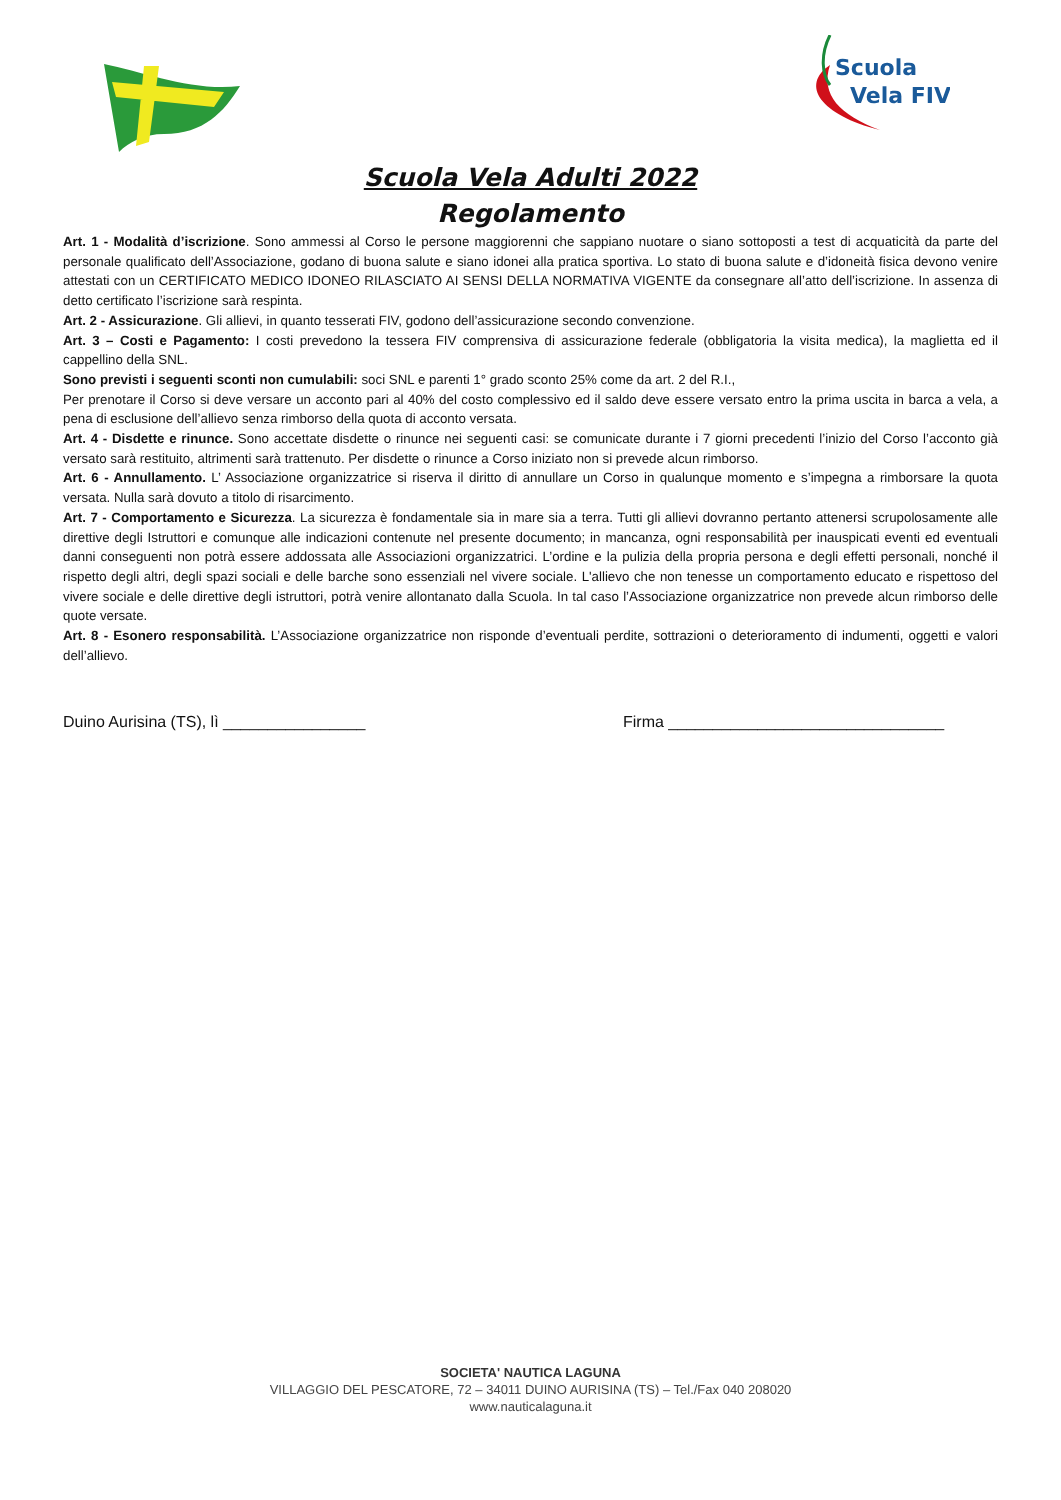Scuola
Vela FIV
Scuola Vela Adulti 2022
Regolamento
Art. 1 - Modalità d’iscrizione. Sono ammessi al Corso le persone maggiorenni che sappiano nuotare o siano sottoposti a test di acquaticità da parte del personale qualificato dell’Associazione, godano di buona salute e siano idonei alla pratica sportiva. Lo stato di buona salute e d’idoneità fisica devono venire attestati con un CERTIFICATO MEDICO IDONEO RILASCIATO AI SENSI DELLA NORMATIVA VIGENTE da consegnare all’atto dell’iscrizione. In assenza di detto certificato l’iscrizione sarà respinta.
Art. 2 - Assicurazione. Gli allievi, in quanto tesserati FIV, godono dell’assicurazione secondo convenzione.
Art. 3 – Costi e Pagamento: I costi prevedono la tessera FIV comprensiva di assicurazione federale (obbligatoria la visita medica), la maglietta ed il cappellino della SNL.
Sono previsti i seguenti sconti non cumulabili: soci SNL e parenti 1° grado sconto 25% come da art. 2 del R.I.,
Per prenotare il Corso si deve versare un acconto pari al 40% del costo complessivo ed il saldo deve essere versato entro la prima uscita in barca a vela, a pena di esclusione dell’allievo senza rimborso della quota di acconto versata.
Art. 4 - Disdette e rinunce. Sono accettate disdette o rinunce nei seguenti casi: se comunicate durante i 7 giorni precedenti l’inizio del Corso l’acconto già versato sarà restituito, altrimenti sarà trattenuto. Per disdette o rinunce a Corso iniziato non si prevede alcun rimborso.
Art. 6 - Annullamento. L’ Associazione organizzatrice si riserva il diritto di annullare un Corso in qualunque momento e s’impegna a rimborsare la quota versata. Nulla sarà dovuto a titolo di risarcimento.
Art. 7 - Comportamento e Sicurezza. La sicurezza è fondamentale sia in mare sia a terra. Tutti gli allievi dovranno pertanto attenersi scrupolosamente alle direttive degli Istruttori e comunque alle indicazioni contenute nel presente documento; in mancanza, ogni responsabilità per inauspicati eventi ed eventuali danni conseguenti non potrà essere addossata alle Associazioni organizzatrici. L’ordine e la pulizia della propria persona e degli effetti personali, nonché il rispetto degli altri, degli spazi sociali e delle barche sono essenziali nel vivere sociale. L'allievo che non tenesse un comportamento educato e rispettoso del vivere sociale e delle direttive degli istruttori, potrà venire allontanato dalla Scuola. In tal caso l’Associazione organizzatrice non prevede alcun rimborso delle quote versate.
Art. 8 - Esonero responsabilità. L’Associazione organizzatrice non risponde d’eventuali perdite, sottrazioni o deterioramento di indumenti, oggetti e valori dell’allievo.
Duino Aurisina (TS), lì ________________ Firma _______________________________
SOCIETA' NAUTICA LAGUNA
VILLAGGIO DEL PESCATORE, 72 – 34011 DUINO AURISINA (TS) – Tel./Fax 040 208020
www.nauticalaguna.it